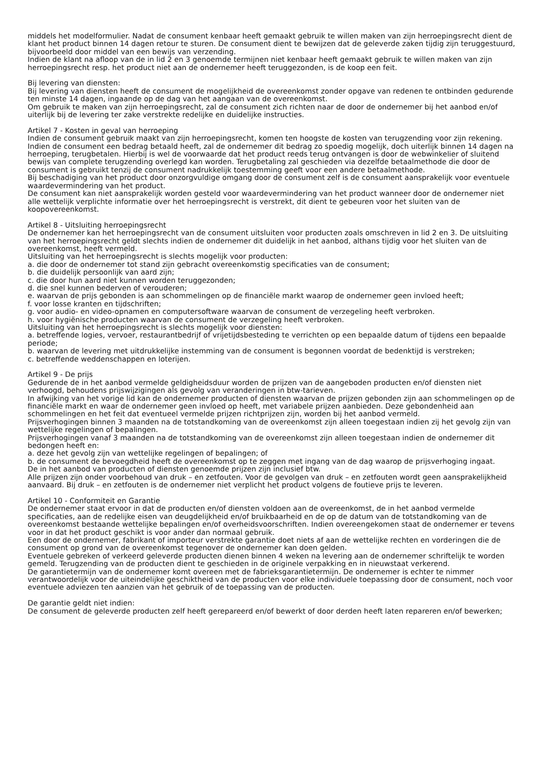middels het modelformulier. Nadat de consument kenbaar heeft gemaakt gebruik te willen maken van zijn herroepingsrecht dient de klant het product binnen 14 dagen retour te sturen. De consument dient te bewijzen dat de geleverde zaken tijdig zijn teruggestuurd, bijvoorbeeld door middel van een bewijs van verzending.
Indien de klant na afloop van de in lid 2 en 3 genoemde termijnen niet kenbaar heeft gemaakt gebruik te willen maken van zijn herroepingsrecht resp. het product niet aan de ondernemer heeft teruggezonden, is de koop een feit.
Bij levering van diensten:
Bij levering van diensten heeft de consument de mogelijkheid de overeenkomst zonder opgave van redenen te ontbinden gedurende ten minste 14 dagen, ingaande op de dag van het aangaan van de overeenkomst.
Om gebruik te maken van zijn herroepingsrecht, zal de consument zich richten naar de door de ondernemer bij het aanbod en/of uiterlijk bij de levering ter zake verstrekte redelijke en duidelijke instructies.
Artikel 7 - Kosten in geval van herroeping
Indien de consument gebruik maakt van zijn herroepingsrecht, komen ten hoogste de kosten van terugzending voor zijn rekening.
Indien de consument een bedrag betaald heeft, zal de ondernemer dit bedrag zo spoedig mogelijk, doch uiterlijk binnen 14 dagen na herroeping, terugbetalen. Hierbij is wel de voorwaarde dat het product reeds terug ontvangen is door de webwinkelier of sluitend bewijs van complete terugzending overlegd kan worden. Terugbetaling zal geschieden via dezelfde betaalmethode die door de consument is gebruikt tenzij de consument nadrukkelijk toestemming geeft voor een andere betaalmethode.
Bij beschadiging van het product door onzorgvuldige omgang door de consument zelf is de consument aansprakelijk voor eventuele waardevermindering van het product.
De consument kan niet aansprakelijk worden gesteld voor waardevermindering van het product wanneer door de ondernemer niet alle wettelijk verplichte informatie over het herroepingsrecht is verstrekt, dit dient te gebeuren voor het sluiten van de koopovereenkomst.
Artikel 8 - Uitsluiting herroepingsrecht
De ondernemer kan het herroepingsrecht van de consument uitsluiten voor producten zoals omschreven in lid 2 en 3. De uitsluiting van het herroepingsrecht geldt slechts indien de ondernemer dit duidelijk in het aanbod, althans tijdig voor het sluiten van de overeenkomst, heeft vermeld.
Uitsluiting van het herroepingsrecht is slechts mogelijk voor producten:
a. die door de ondernemer tot stand zijn gebracht overeenkomstig specificaties van de consument;
b. die duidelijk persoonlijk van aard zijn;
c. die door hun aard niet kunnen worden teruggezonden;
d. die snel kunnen bederven of verouderen;
e. waarvan de prijs gebonden is aan schommelingen op de financiële markt waarop de ondernemer geen invloed heeft;
f. voor losse kranten en tijdschriften;
g. voor audio- en video-opnamen en computersoftware waarvan de consument de verzegeling heeft verbroken.
h. voor hygiënische producten waarvan de consument de verzegeling heeft verbroken.
Uitsluiting van het herroepingsrecht is slechts mogelijk voor diensten:
a. betreffende logies, vervoer, restaurantbedrijf of vrijetijdsbesteding te verrichten op een bepaalde datum of tijdens een bepaalde periode;
b. waarvan de levering met uitdrukkelijke instemming van de consument is begonnen voordat de bedenktijd is verstreken;
c. betreffende weddenschappen en loterijen.
Artikel 9 - De prijs
Gedurende de in het aanbod vermelde geldigheidsduur worden de prijzen van de aangeboden producten en/of diensten niet verhoogd, behoudens prijswijzigingen als gevolg van veranderingen in btw-tarieven.
In afwijking van het vorige lid kan de ondernemer producten of diensten waarvan de prijzen gebonden zijn aan schommelingen op de financiële markt en waar de ondernemer geen invloed op heeft, met variabele prijzen aanbieden. Deze gebondenheid aan schommelingen en het feit dat eventueel vermelde prijzen richtprijzen zijn, worden bij het aanbod vermeld.
Prijsverhogingen binnen 3 maanden na de totstandkoming van de overeenkomst zijn alleen toegestaan indien zij het gevolg zijn van wettelijke regelingen of bepalingen.
Prijsverhogingen vanaf 3 maanden na de totstandkoming van de overeenkomst zijn alleen toegestaan indien de ondernemer dit bedongen heeft en:
a. deze het gevolg zijn van wettelijke regelingen of bepalingen; of
b. de consument de bevoegdheid heeft de overeenkomst op te zeggen met ingang van de dag waarop de prijsverhoging ingaat.
De in het aanbod van producten of diensten genoemde prijzen zijn inclusief btw.
Alle prijzen zijn onder voorbehoud van druk – en zetfouten. Voor de gevolgen van druk – en zetfouten wordt geen aansprakelijkheid aanvaard. Bij druk – en zetfouten is de ondernemer niet verplicht het product volgens de foutieve prijs te leveren.
Artikel 10 - Conformiteit en Garantie
De ondernemer staat ervoor in dat de producten en/of diensten voldoen aan de overeenkomst, de in het aanbod vermelde specificaties, aan de redelijke eisen van deugdelijkheid en/of bruikbaarheid en de op de datum van de totstandkoming van de overeenkomst bestaande wettelijke bepalingen en/of overheidsvoorschriften. Indien overeengekomen staat de ondernemer er tevens voor in dat het product geschikt is voor ander dan normaal gebruik.
Een door de ondernemer, fabrikant of importeur verstrekte garantie doet niets af aan de wettelijke rechten en vorderingen die de consument op grond van de overeenkomst tegenover de ondernemer kan doen gelden.
Eventuele gebreken of verkeerd geleverde producten dienen binnen 4 weken na levering aan de ondernemer schriftelijk te worden gemeld. Terugzending van de producten dient te geschieden in de originele verpakking en in nieuwstaat verkerend.
De garantietermijn van de ondernemer komt overeen met de fabrieksgarantietermijn. De ondernemer is echter te nimmer verantwoordelijk voor de uiteindelijke geschiktheid van de producten voor elke individuele toepassing door de consument, noch voor eventuele adviezen ten aanzien van het gebruik of de toepassing van de producten.
De garantie geldt niet indien:
De consument de geleverde producten zelf heeft gerepareerd en/of bewerkt of door derden heeft laten repareren en/of bewerken;